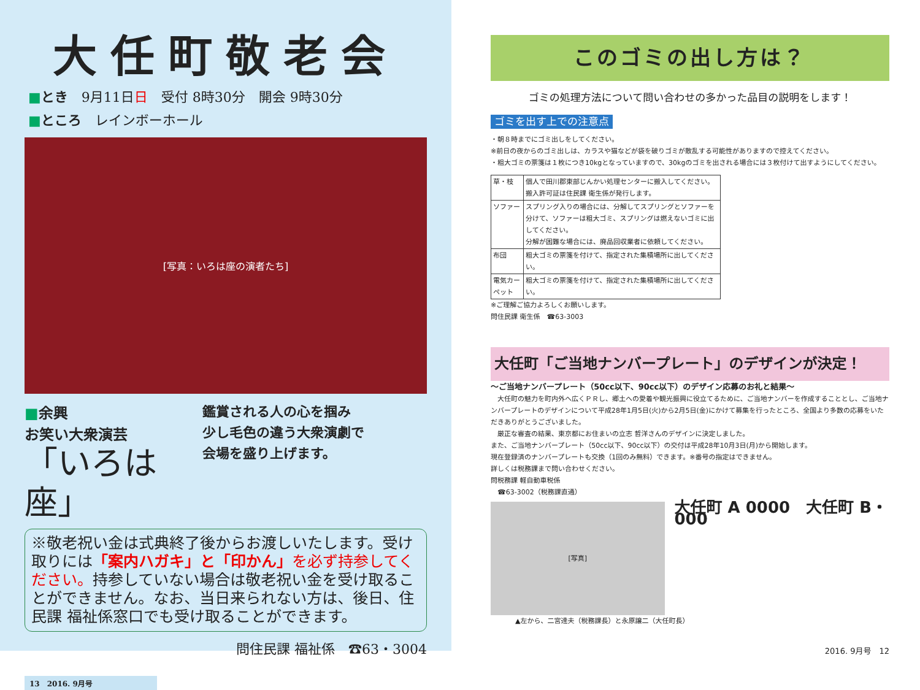大任町敬老会
■とき　9月11日日　受付 8時30分　開会 9時30分
■ところ　レインボーホール
[写真：いろは座の演者たち]
■余興
お笑い大衆演芸
「いろは座」
鑑賞される人の心を掴み
少し毛色の違う大衆演劇で
会場を盛り上げます。
※敬老祝い金は式典終了後からお渡しいたします。受け取りには「案内ハガキ」と「印かん」を必ず持参してください。持参していない場合は敬老祝い金を受け取ることができません。なお、当日来られない方は、後日、住民課 福祉係窓口でも受け取ることができます。
問住民課 福祉係　☎63・3004
13　2016. 9月号
このゴミの出し方は？
ゴミの処理方法について問い合わせの多かった品目の説明をします！
ゴミを出す上での注意点
・朝８時までにゴミ出しをしてください。
※前日の夜からのゴミ出しは、カラスや猫などが袋を破りゴミが散乱する可能性がありますので控えてください。
・粗大ゴミの票箋は１枚につき10kgとなっていますので、30kgのゴミを出される場合には３枚付けて出すようにしてください。
| 草・枝 | 個人で田川郡東部じんかい処理センターに搬入してください。搬入許可証は住民課 衛生係が発行します。 |
| ソファー | スプリング入りの場合には、分解してスプリングとソファーを分けて、ソファーは粗大ゴミ、スプリングは燃えないゴミに出してください。 分解が困難な場合には、廃品回収業者に依頼してください。 |
| 布団 | 粗大ゴミの票箋を付けて、指定された集積場所に出してください。 |
| 電気カーペット | 粗大ゴミの票箋を付けて、指定された集積場所に出してください。 |
※ご理解ご協力よろしくお願いします。
問住民課 衛生係　☎63-3003
大任町「ご当地ナンバープレート」のデザインが決定！
～ご当地ナンバープレート（50cc以下、90cc以下）のデザイン応募のお礼と結果～
　大任町の魅力を町内外へ広くＰＲし、郷土への愛着や観光振興に役立てるために、ご当地ナンバーを作成することとし、ご当地ナンバープレートのデザインについて平成28年1月5日(火)から2月5日(金)にかけて募集を行ったところ、全国より多数の応募をいただきありがとうございました。
　厳正な審査の結果、東京都にお住まいの立志 哲洋さんのデザインに決定しました。
また、ご当地ナンバープレート（50cc以下、90cc以下）の交付は平成28年10月3日(月)から開始します。
現在登録済のナンバープレートも交換（1回のみ無料）できます。※番号の指定はできません。
詳しくは税務課まで問い合わせください。
問税務課 軽自動車税係
　☎63-3002（税務課直通）
[写真]
大任町 A 0000　大任町 B・000
▲左から、二宮達夫（税務課長）と永原譲二（大任町長）
2016. 9月号　12